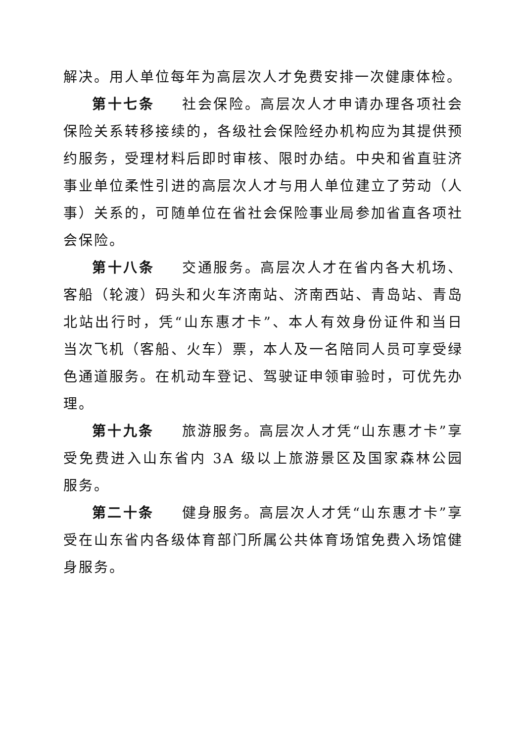解决。用人单位每年为高层次人才免费安排一次健康体检。
第十七条 社会保险。高层次人才申请办理各项社会保险关系转移接续的，各级社会保险经办机构应为其提供预约服务，受理材料后即时审核、限时办结。中央和省直驻济事业单位柔性引进的高层次人才与用人单位建立了劳动（人事）关系的，可随单位在省社会保险事业局参加省直各项社会保险。
第十八条 交通服务。高层次人才在省内各大机场、客船（轮渡）码头和火车济南站、济南西站、青岛站、青岛北站出行时，凭“山东惠才卡”、本人有效身份证件和当日当次飞机（客船、火车）票，本人及一名陪同人员可享受绿色通道服务。在机动车登记、驾驶证申领审验时，可优先办理。
第十九条 旅游服务。高层次人才凭“山东惠才卡”享受免费进入山东省内 3A 级以上旅游景区及国家森林公园服务。
第二十条 健身服务。高层次人才凭“山东惠才卡”享受在山东省内各级体育部门所属公共体育场馆免费入场馆健身服务。